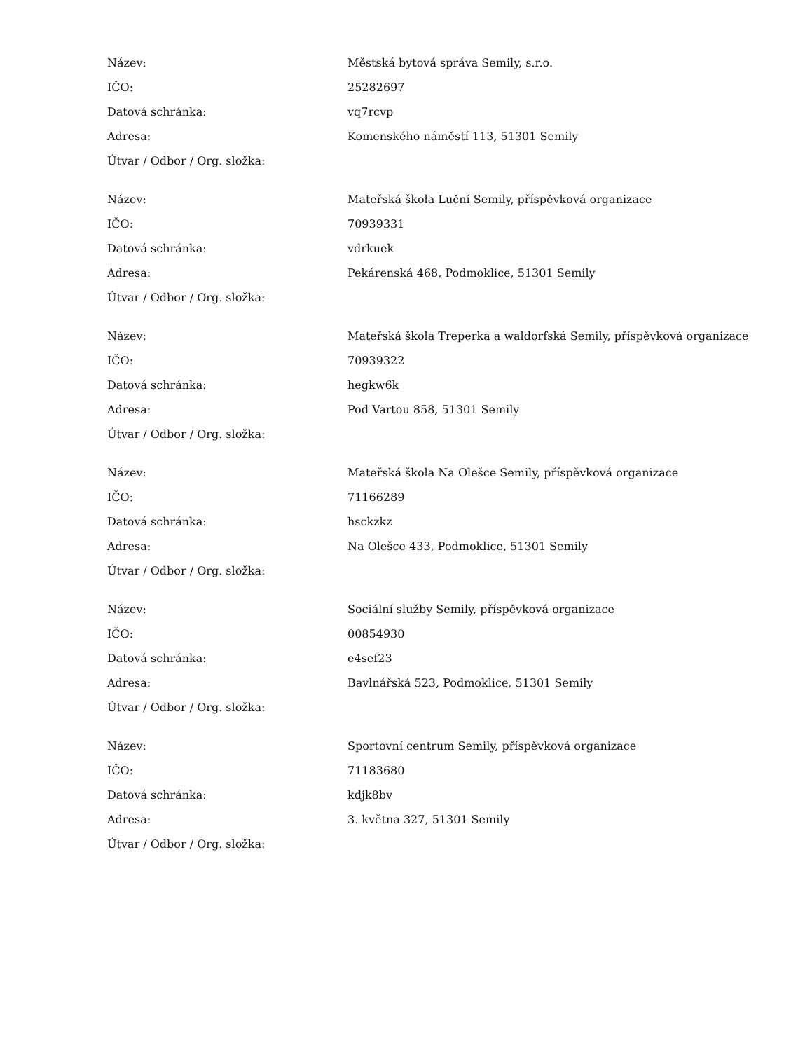| Název: | Městská bytová správa Semily, s.r.o. |
| IČO: | 25282697 |
| Datová schránka: | vq7rcvp |
| Adresa: | Komenského náměstí 113, 51301 Semily |
| Útvar / Odbor / Org. složka: | |
| Název: | Mateřská škola Luční Semily, příspěvková organizace |
| IČO: | 70939331 |
| Datová schránka: | vdrkuek |
| Adresa: | Pekárenská 468, Podmoklice, 51301 Semily |
| Útvar / Odbor / Org. složka: | |
| Název: | Mateřská škola Treperka a waldorfská Semily, příspěvková organizace |
| IČO: | 70939322 |
| Datová schránka: | hegkw6k |
| Adresa: | Pod Vartou 858, 51301 Semily |
| Útvar / Odbor / Org. složka: | |
| Název: | Mateřská škola Na Olešce Semily, příspěvková organizace |
| IČO: | 71166289 |
| Datová schránka: | hsckzkz |
| Adresa: | Na Olešce 433, Podmoklice, 51301 Semily |
| Útvar / Odbor / Org. složka: | |
| Název: | Sociální služby Semily, příspěvková organizace |
| IČO: | 00854930 |
| Datová schránka: | e4sef23 |
| Adresa: | Bavlnářská 523, Podmoklice, 51301 Semily |
| Útvar / Odbor / Org. složka: | |
| Název: | Sportovní centrum Semily, příspěvková organizace |
| IČO: | 71183680 |
| Datová schránka: | kdjk8bv |
| Adresa: | 3. května 327, 51301 Semily |
| Útvar / Odbor / Org. složka: | |